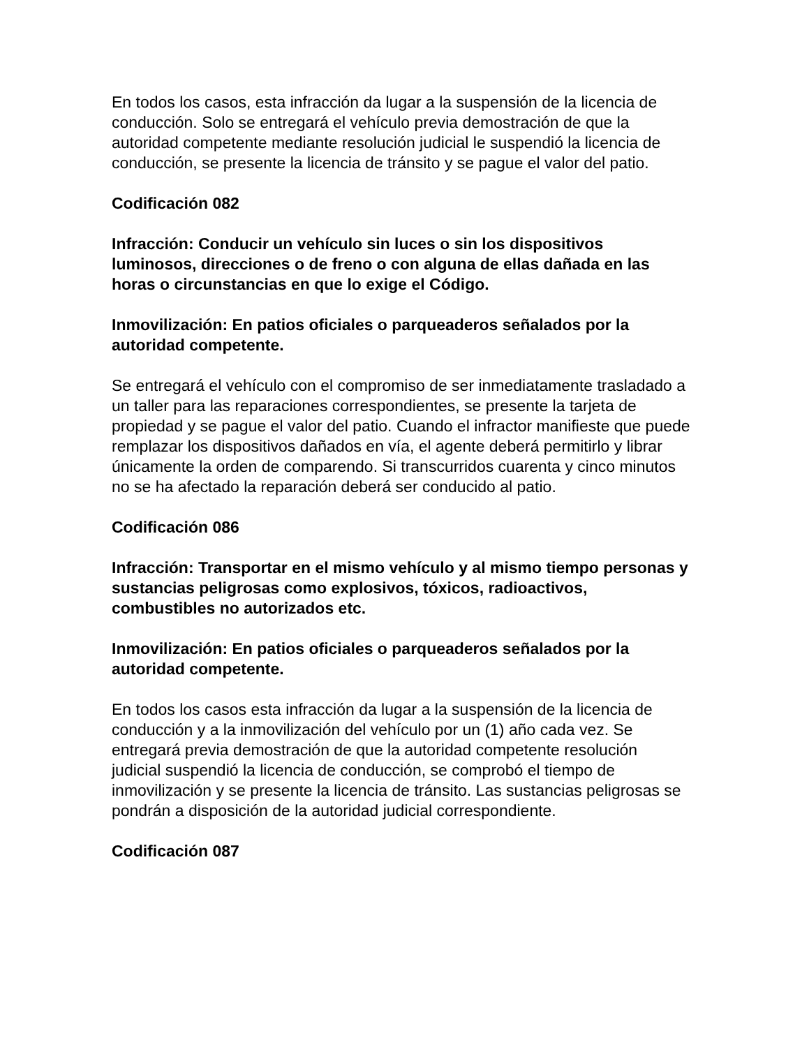En todos los casos, esta infracción da lugar a la suspensión de la licencia de conducción. Solo se entregará el vehículo previa demostración de que la autoridad competente mediante resolución judicial le suspendió la licencia de conducción, se presente la licencia de tránsito y se pague el valor del patio.
Codificación 082
Infracción: Conducir un vehículo sin luces o sin los dispositivos luminosos, direcciones o de freno o con alguna de ellas dañada en las horas o circunstancias en que lo exige el Código.
Inmovilización: En patios oficiales o parqueaderos señalados por la autoridad competente.
Se entregará el vehículo con el compromiso de ser inmediatamente trasladado a un taller para las reparaciones correspondientes, se presente la tarjeta de propiedad y se pague el valor del patio. Cuando el infractor manifieste que puede remplazar los dispositivos dañados en vía, el agente deberá permitirlo y librar únicamente la orden de comparendo. Si transcurridos cuarenta y cinco minutos no se ha afectado la reparación deberá ser conducido al patio.
Codificación 086
Infracción: Transportar en el mismo vehículo y al mismo tiempo personas y sustancias peligrosas como explosivos, tóxicos, radioactivos, combustibles no autorizados etc.
Inmovilización: En patios oficiales o parqueaderos señalados por la autoridad competente.
En todos los casos esta infracción da lugar a la suspensión de la licencia de conducción y a la inmovilización del vehículo por un (1) año cada vez. Se entregará previa demostración de que la autoridad competente resolución judicial suspendió la licencia de conducción, se comprobó el tiempo de inmovilización y se presente la licencia de tránsito. Las sustancias peligrosas se pondrán a disposición de la autoridad judicial correspondiente.
Codificación 087